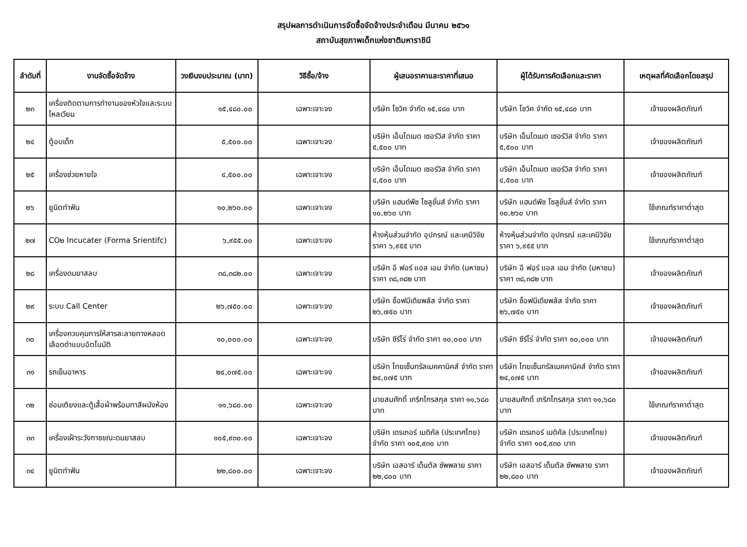สรุปผลการดำเนินการจัดซื้อจัดจ้างประจำเดือน มีนาคม ๒๕๖๑
สถาบันสุขภาพเด็กแห่งชาติมหาราชินี
| ลำดับที่ | งานจัดซื้อจัดจ้าง | วงเงินงบประมาณ (บาท) | วิธีซื้อ/จ้าง | ผู้เสนอราคาและราคาที่เสนอ | ผู้ได้รับการคัดเลือกและราคา | เหตุผลที่คัดเลือกโดยสรุป |
| --- | --- | --- | --- | --- | --- | --- |
| ๒๓ | เครื่องติดตามการทำงานของหัวใจและระบบไหลเวียน | ๑๕,๔๘๐.๐๐ | เฉพาะเจาะจง | บริษัท โซวิค จำกัด ๑๕,๔๘๐ บาท | บริษัท โซวิค จำกัด ๑๕,๔๘๐ บาท | เจ้าของผลิตภัณฑ์ |
| ๒๔ | ตู้อบเด็ก | ๕,๕๐๐.๐๐ | เฉพาะเจาะจง | บริษัท เอ็นโดเมด เซอร์วิส จำกัด ราคา ๕,๕๐๐ บาท | บริษัท เอ็นโดเมด เซอร์วิส จำกัด ราคา ๕,๕๐๐ บาท | เจ้าของผลิตภัณฑ์ |
| ๒๕ | เครื่องช่วยหายใจ | ๔,๕๐๐.๐๐ | เฉพาะเจาะจง | บริษัท เอ็นโดเมด เซอร์วิส จำกัด ราคา ๔,๕๐๐ บาท | บริษัท เอ็นโดเมด เซอร์วิส จำกัด ราคา ๔,๕๐๐ บาท | เจ้าของผลิตภัณฑ์ |
| ๒๖ | ยูนิตทำฟัน | ๑๐,๒๖๐.๐๐ | เฉพาะเจาะจง | บริษัท แฮนด์พีช โซลูชั่นส์ จำกัด ราคา ๑๐,๒๖๐ บาท | บริษัท แฮนด์พีช โซลูชั่นส์ จำกัด ราคา ๑๐,๒๖๐ บาท | ใช้เกณฑ์ราคาต่ำสุด |
| ๒๗ | CO๒ Incucater (Forma Srientifc) | ๖,๙๕๕.๐๐ | เฉพาะเจาะจง | ห้างหุ้นส่วนจำกัด อุปกรณ์ และเคมีวิจัย ราคา ๖,๙๕๕ บาท | ห้างหุ้นส่วนจำกัด อุปกรณ์ และเคมีวิจัย ราคา ๖,๙๕๕ บาท | ใช้เกณฑ์ราคาต่ำสุด |
| ๒๘ | เครื่องดมยาสลบ | ๓๘,๓๘๒.๐๐ | เฉพาะเจาะจง | บริษัท อี ฟอร์ แอล เอม จำกัด (มหาชน) ราคา ๓๘,๓๘๒ บาท | บริษัท อี ฟอร์ แอล เอม จำกัด (มหาชน) ราคา ๓๘,๓๘๒ บาท | เจ้าของผลิตภัณฑ์ |
| ๒๙ | ระบบ Call Center | ๒๖,๗๕๐.๐๐ | เฉพาะเจาะจง | บริษัท ซ็อฟมีเดียพลัส จำกัด ราคา ๒๖,๗๕๐ บาท | บริษัท ซ็อฟมีเดียพลัส จำกัด ราคา ๒๖,๗๕๐ บาท | เจ้าของผลิตภัณฑ์ |
| ๓๐ | เครื่องควบคุมการให้สารละลายทางหลอดเลือดดำแบบอัตโนมัติ | ๑๐,๐๐๐.๐๐ | เฉพาะเจาะจง | บริษัท ซีร์โร่ จำกัด ราคา ๑๐,๐๐๐ บาท | บริษัท ซีร์โร่ จำกัด ราคา ๑๐,๐๐๐ บาท | เจ้าของผลิตภัณฑ์ |
| ๓๑ | รถเข็นอาหาร | ๒๔,๐๗๕.๐๐ | เฉพาะเจาะจง | บริษัท ไทยเซ็นทรัลเมคคานิคส์ จำกัด ราคา ๒๔,๐๗๕ บาท | บริษัท ไทยเซ็นทรัลเมคคานิคส์ จำกัด ราคา ๒๔,๐๗๕ บาท | เจ้าของผลิตภัณฑ์ |
| ๓๒ | ซ่อมเตียงและตู้เสื้อผ้าพร้อมทาสีผนังห้อง | ๑๑,๖๘๐.๐๐ | เฉพาะเจาะจง | นายสมศักดิ์ เกริกไกรสกุล ราคา ๑๑,๖๘๐ บาท | นายสมศักดิ์ เกริกไกรสกุล ราคา ๑๑,๖๘๐ บาท | ใช้เกณฑ์ราคาต่ำสุด |
| ๓๓ | เครื่องเฝ้าระวังกาซขณะดมยาสลบ | ๑๐๕,๙๓๐.๐๐ | เฉพาะเจาะจง | บริษัท เดรเกอร์ เมดิคัล (ประเทศไทย) จำกัด ราคา ๑๐๕,๙๓๐ บาท | บริษัท เดรเกอร์ เมดิคัล (ประเทศไทย) จำกัด ราคา ๑๐๕,๙๓๐ บาท | เจ้าของผลิตภัณฑ์ |
| ๓๔ | ยูนิตทำฟัน | ๒๒,๘๐๐.๐๐ | เฉพาะเจาะจง | บริษัท เอสอาร์ เด็นตัล ซัพพลาย ราคา ๒๒,๘๐๐ บาท | บริษัท เอสอาร์ เด็นตัล ซัพพลาย ราคา ๒๒,๘๐๐ บาท | เจ้าของผลิตภัณฑ์ |